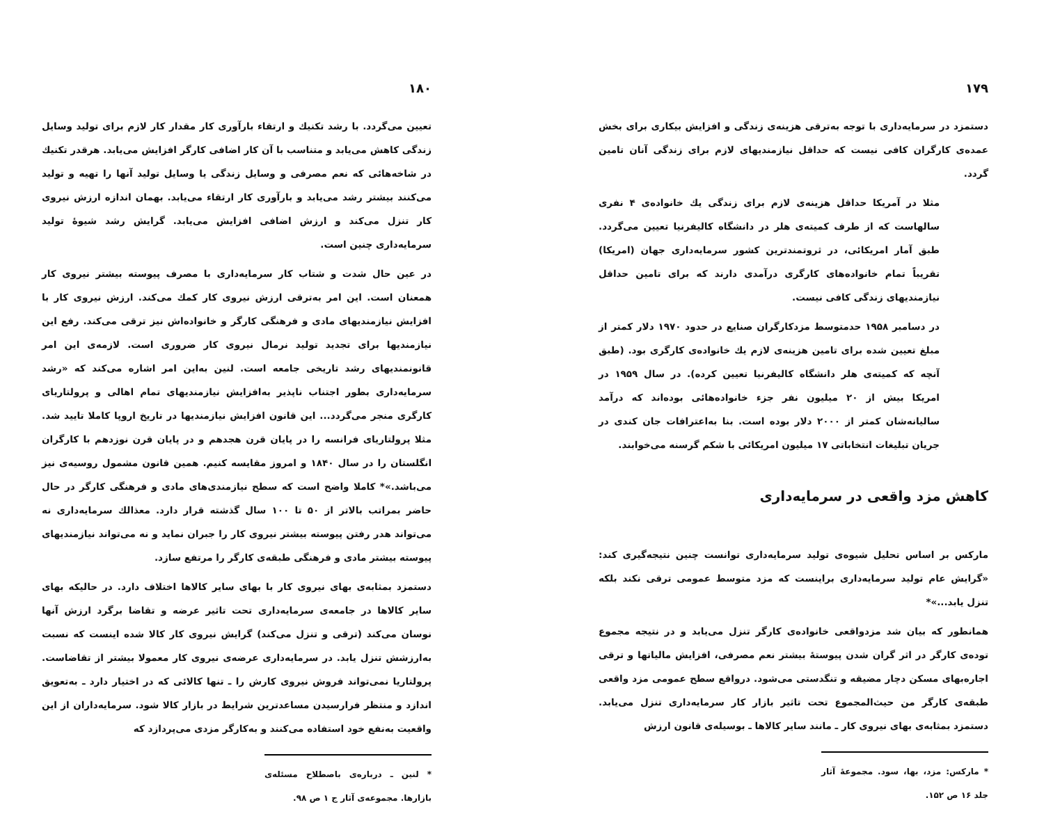۱۷۹
دستمزد در سرمایه‌داری با توجه به‌ترقی هزینه‌ی زندگی و افزایش بیکاری برای بخش عمده‌ی کارگران کافی نیست که حداقل نیازمندیهای لازم برای زندگی آنان تامین گردد.
مثلا در آمریکا حداقل هزینه‌ی لازم برای زندگی یك خانواده‌ی ۴ نفری سالهاست که از طرف کمیته‌ی هلر در دانشگاه کالیفرنیا تعیین می‌گردد. طبق آمار امریکائی، در ثروتمندترین کشور سرمایه‌داری جهان (امریکا) تقریباً تمام خانواده‌های کارگری درآمدی دارند که برای تامین حداقل نیازمندیهای زندگی کافی نیست.
در دسامبر ۱۹۵۸ حدمتوسط مزدکارگران صنایع در حدود ۱۹۷۰ دلار کمتر از مبلغ تعیین شده برای تامین هزینه‌ی لازم یك خانواده‌ی کارگری بود. (طبق آنچه که کمیته‌ی هلر دانشگاه کالیفرنیا تعیین کرده). در سال ۱۹۵۹ در امریکا بیش از ۲۰ میلیون نفر جزء خانواده‌هائی بوده‌اند که درآمد سالیانه‌شان کمتر از ۲۰۰۰ دلار بوده است. بنا به‌اعترافات جان کندی در جریان تبلیغات انتخاباتی ۱۷ میلیون امریکائی با شکم گرسنه می‌خوابند.
کاهش مزد واقعی در سرمایه‌داری
مارکس بر اساس تحلیل شیوه‌ی تولید سرمایه‌داری توانست چنین نتیجه‌گیری کند: «گرایش عام تولید سرمایه‌داری براینست که مزد متوسط عمومی ترقی نکند بلکه تنزل یابد...»*
همانطور که بیان شد مزدواقعی خانواده‌ی کارگر تنزل می‌یابد و در نتیجه مجموع توده‌ی کارگر در اثر گران شدن پیوستهٔ بیشتر نعم مصرفی، افزایش مالیاتها و ترقی اجاره‌بهای مسکن دچار مضیقه و تنگدستی می‌شود. درواقع سطح عمومی مزد واقعی طبقه‌ی کارگر من حیث‌المجموع تحت تاثیر بازار کار سرمایه‌داری تنزل می‌یابد. دستمزد بمثابه‌ی بهای نیروی کار ـ مانند سایر کالاها ـ بوسیله‌ی قانون ارزش
* مارکس: مزد، بها، سود. مجموعهٔ آثار جلد ۱۶ ص ۱۵۲.
۱۸۰
تعیین می‌گردد. با رشد تکنیك و ارتقاء بارآوری کار مقدار کار لازم برای تولید وسایل زندگی کاهش می‌یابد و متناسب با آن کار اضافی کارگر افزایش می‌یابد. هرقدر تکنیك در شاخه‌هائی که نعم مصرفی و وسایل زندگی یا وسایل تولید آنها را تهیه و تولید می‌کنند بیشتر رشد می‌یابد و بارآوری کار ارتقاء می‌یابد. بهمان اندازه ارزش نیروی کار تنزل می‌کند و ارزش اضافی افزایش می‌یابد. گرایش رشد شیوهٔ تولید سرمایه‌داری چنین است.
در عین حال شدت و شتاب کار سرمایه‌داری با مصرف پیوسته بیشتر نیروی کار همعنان است. این امر به‌ترقی ارزش نیروی کار کمك می‌کند. ارزش نیروی کار با افزایش نیازمندیهای مادی و فرهنگی کارگر و خانواده‌اش نیز ترقی می‌کند. رفع این نیازمندیها برای تجدید تولید نرمال نیروی کار ضروری است. لازمه‌ی این امر قانونمندیهای رشد تاریخی جامعه است. لنین به‌این امر اشاره می‌کند که «رشد سرمایه‌داری بطور اجتناب ناپذیر به‌افزایش نیازمندیهای تمام اهالی و پرولتاریای کارگری منجر می‌گردد... این قانون افزایش نیازمندیها در تاریخ اروپا کاملا تایید شد. مثلا پرولتاریای فرانسه را در پایان قرن هجدهم و در پایان قرن نوزدهم با کارگران انگلستان را در سال ۱۸۴۰ و امروز مقایسه کنیم. همین قانون مشمول روسیه‌ی نیز می‌باشد.»* کاملا واضح است که سطح نیازمندی‌های مادی و فرهنگی کارگر در حال حاضر بمراتب بالاتر از ۵۰ تا ۱۰۰ سال گذشته قرار دارد. معذالك سرمایه‌داری نه می‌تواند هدر رفتن پیوسته بیشتر نیروی کار را جبران نماید و نه می‌تواند نیازمندیهای پیوسته بیشتر مادی و فرهنگی طبقه‌ی کارگر را مرتفع سازد.
دستمزد بمثابه‌ی بهای نیروی کار با بهای سایر کالاها اختلاف دارد. در حالیکه بهای سایر کالاها در جامعه‌ی سرمایه‌داری تحت تاثیر عرضه و تقاضا برگرد ارزش آنها نوسان می‌کند (ترقی و تنزل می‌کند) گرایش نیروی کار کالا شده اینست که نسبت به‌ارزشش تنزل یابد. در سرمایه‌داری عرضه‌ی نیروی کار معمولا بیشتر از تقاضاست. پرولتاریا نمی‌تواند فروش نیروی کارش را ـ تنها کالائی که در اختیار دارد ـ به‌تعویق اندازد و منتظر فرارسیدن مساعدترین شرایط در بازار کالا شود. سرمایه‌داران از این واقعیت به‌نفع خود استفاده می‌کنند و به‌کارگر مزدی می‌پردازد که
* لنین ـ درباره‌ی باصطلاح مسئله‌ی بازارها. مجموعه‌ی آثار ج ۱ ص ۹۸.